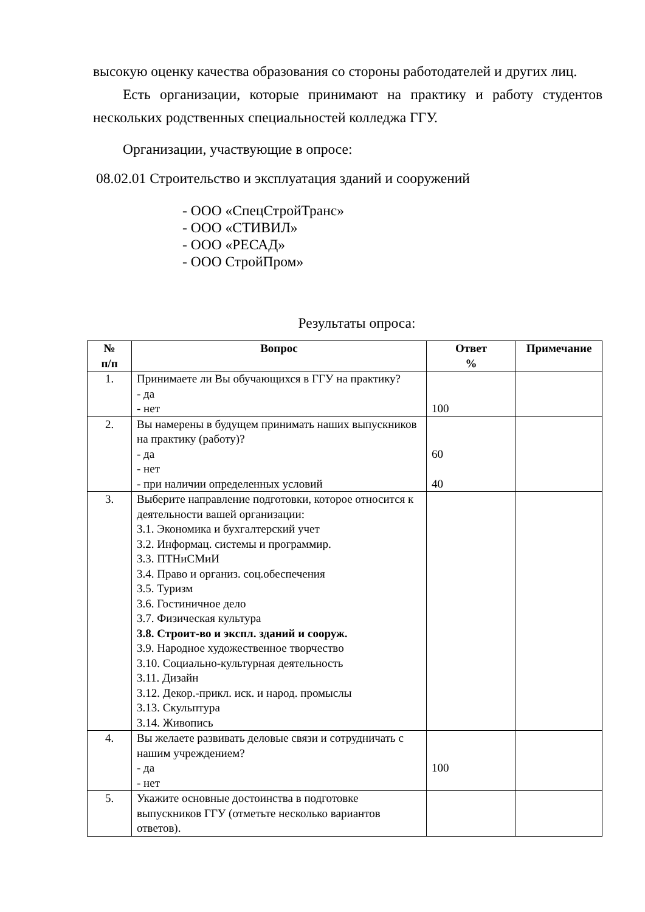высокую оценку качества образования со стороны работодателей и других лиц.
Есть организации, которые принимают на практику и работу студентов нескольких родственных специальностей колледжа ГГУ.
Организации, участвующие в опросе:
08.02.01 Строительство и эксплуатация зданий и сооружений
- ООО «СпецСтройТранс»
- ООО «СТИВИЛ»
- ООО «РЕСАД»
- ООО СтройПром»
Результаты опроса:
| № п/п | Вопрос | Ответ % | Примечание |
| --- | --- | --- | --- |
| 1. | Принимаете ли Вы обучающихся в ГГУ на практику? - да - нет | 100 | |
| 2. | Вы намерены в будущем принимать наших выпускников на практику (работу)? - да - нет - при наличии определенных условий | 60 40 | |
| 3. | Выберите направление подготовки, которое относится к деятельности вашей организации: 3.1. Экономика и бухгалтерский учет 3.2. Информац. системы и программир. 3.3. ПТНиСМиИ 3.4. Право и организ. соц.обеспечения 3.5. Туризм 3.6. Гостиничное дело 3.7. Физическая культура 3.8. Строит-во и экспл. зданий и сооруж. 3.9. Народное художественное творчество 3.10. Социально-культурная деятельность 3.11. Дизайн 3.12. Декор.-прикл. иск. и народ. промыслы 3.13. Скульптура 3.14. Живопись | | |
| 4. | Вы желаете развивать деловые связи и сотрудничать с нашим учреждением? - да - нет | 100 | |
| 5. | Укажите основные достоинства в подготовке выпускников ГГУ (отметьте несколько вариантов ответов). | | |